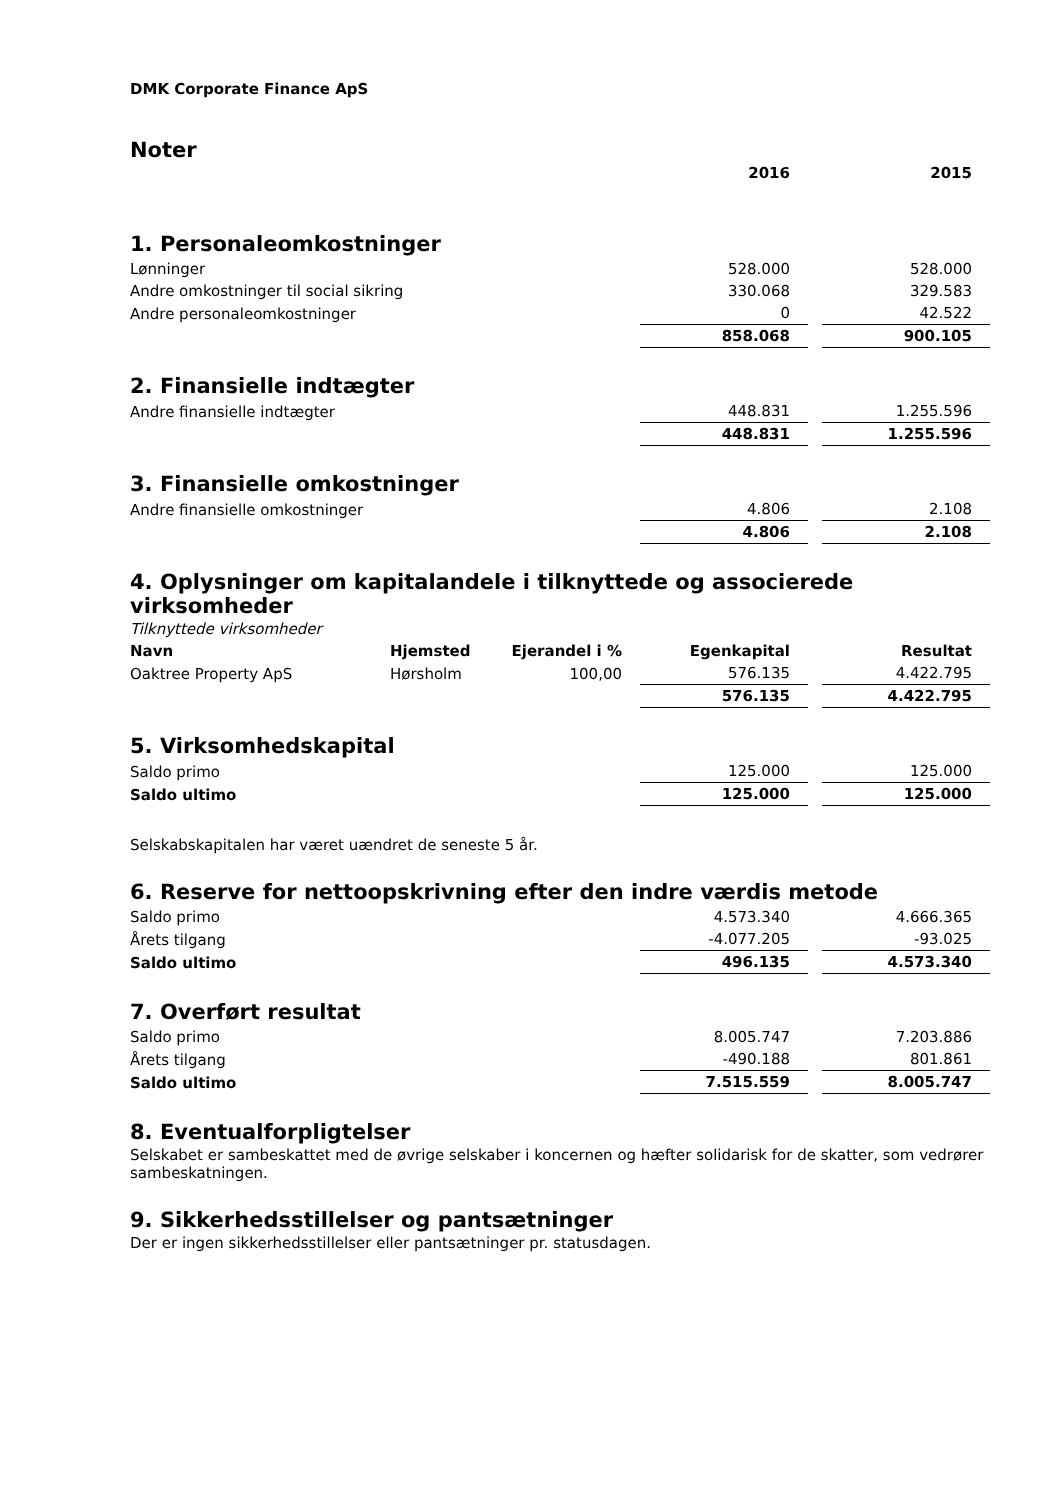DMK Corporate Finance ApS
Noter
| | 2016 | | 2015 |
1. Personaleomkostninger
| Lønninger | 528.000 | | 528.000 |
| Andre omkostninger til social sikring | 330.068 | | 329.583 |
| Andre personaleomkostninger | 0 | | 42.522 |
| | 858.068 | | 900.105 |
2. Finansielle indtægter
| Andre finansielle indtægter | 448.831 | | 1.255.596 |
| | 448.831 | | 1.255.596 |
3. Finansielle omkostninger
| Andre finansielle omkostninger | 4.806 | | 2.108 |
| | 4.806 | | 2.108 |
4. Oplysninger om kapitalandele i tilknyttede og associerede virksomheder
Tilknyttede virksomheder
| Navn | Hjemsted | Ejerandel i % | Egenkapital | | Resultat |
| Oaktree Property ApS | Hørsholm | 100,00 | 576.135 | | 4.422.795 |
| | | | 576.135 | | 4.422.795 |
5. Virksomhedskapital
| Saldo primo | 125.000 | | 125.000 |
| Saldo ultimo | 125.000 | | 125.000 |
Selskabskapitalen har været uændret de seneste 5 år.
6. Reserve for nettoopskrivning efter den indre værdis metode
| Saldo primo | 4.573.340 | | 4.666.365 |
| Årets tilgang | -4.077.205 | | -93.025 |
| Saldo ultimo | 496.135 | | 4.573.340 |
7. Overført resultat
| Saldo primo | 8.005.747 | | 7.203.886 |
| Årets tilgang | -490.188 | | 801.861 |
| Saldo ultimo | 7.515.559 | | 8.005.747 |
8. Eventualforpligtelser
Selskabet er sambeskattet med de øvrige selskaber i koncernen og hæfter solidarisk for de skatter, som vedrører sambeskatningen.
9. Sikkerhedsstillelser og pantsætninger
Der er ingen sikkerhedsstillelser eller pantsætninger pr. statusdagen.